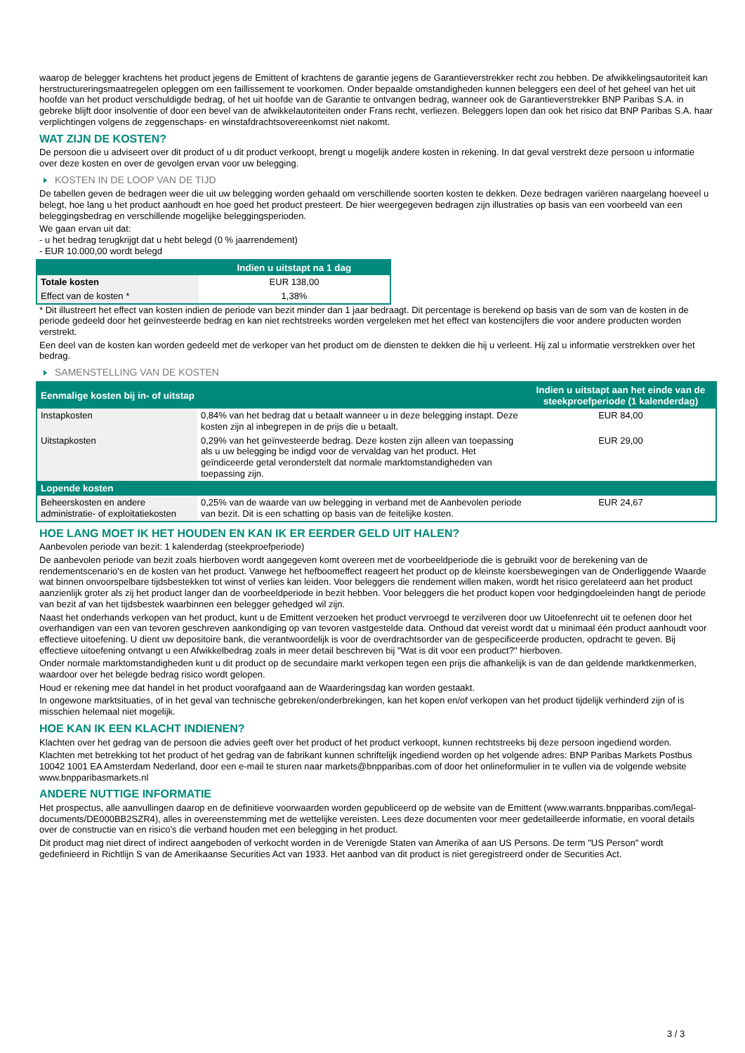waarop de belegger krachtens het product jegens de Emittent of krachtens de garantie jegens de Garantieverstrekker recht zou hebben. De afwikkelingsautoriteit kan herstructureringsmaatregelen opleggen om een faillissement te voorkomen. Onder bepaalde omstandigheden kunnen beleggers een deel of het geheel van het uit hoofde van het product verschuldigde bedrag, of het uit hoofde van de Garantie te ontvangen bedrag, wanneer ook de Garantieverstrekker BNP Paribas S.A. in gebreke blijft door insolventie of door een bevel van de afwikkelautoriteiten onder Frans recht, verliezen. Beleggers lopen dan ook het risico dat BNP Paribas S.A. haar verplichtingen volgens de zeggenschaps- en winstafdrachtsovereenkomst niet nakomt.
WAT ZIJN DE KOSTEN?
De persoon die u adviseert over dit product of u dit product verkoopt, brengt u mogelijk andere kosten in rekening. In dat geval verstrekt deze persoon u informatie over deze kosten en over de gevolgen ervan voor uw belegging.
KOSTEN IN DE LOOP VAN DE TIJD
De tabellen geven de bedragen weer die uit uw belegging worden gehaald om verschillende soorten kosten te dekken. Deze bedragen variëren naargelang hoeveel u belegt, hoe lang u het product aanhoudt en hoe goed het product presteert. De hier weergegeven bedragen zijn illustraties op basis van een voorbeeld van een beleggingsbedrag en verschillende mogelijke beleggingsperioden.
We gaan ervan uit dat:
- u het bedrag terugkrijgt dat u hebt belegd (0 % jaarrendement)
- EUR 10.000,00 wordt belegd
| | Indien u uitstapt na 1 dag |
| --- | --- |
| Totale kosten | EUR 138,00 |
| Effect van de kosten * | 1,38% |
* Dit illustreert het effect van kosten indien de periode van bezit minder dan 1 jaar bedraagt. Dit percentage is berekend op basis van de som van de kosten in de periode gedeeld door het geïnvesteerde bedrag en kan niet rechtstreeks worden vergeleken met het effect van kostencijfers die voor andere producten worden verstrekt.
Een deel van de kosten kan worden gedeeld met de verkoper van het product om de diensten te dekken die hij u verleent. Hij zal u informatie verstrekken over het bedrag.
SAMENSTELLING VAN DE KOSTEN
| Eenmalige kosten bij in- of uitstap | | Indien u uitstapt aan het einde van de steekproefperiode (1 kalenderdag) |
| --- | --- | --- |
| Instapkosten | 0,84% van het bedrag dat u betaalt wanneer u in deze belegging instapt. Deze kosten zijn al inbegrepen in de prijs die u betaalt. | EUR 84,00 |
| Uitstapkosten | 0,29% van het geïnvesteerde bedrag. Deze kosten zijn alleen van toepassing als u uw belegging be indigd voor de vervaldag van het product. Het geïndiceerde getal veronderstelt dat normale marktomstandigheden van toepassing zijn. | EUR 29,00 |
| Lopende kosten | | |
| Beheerskosten en andere administratie- of exploitatiekosten | 0,25% van de waarde van uw belegging in verband met de Aanbevolen periode van bezit. Dit is een schatting op basis van de feitelijke kosten. | EUR 24,67 |
HOE LANG MOET IK HET HOUDEN EN KAN IK ER EERDER GELD UIT HALEN?
Aanbevolen periode van bezit: 1 kalenderdag (steekproefperiode)
De aanbevolen periode van bezit zoals hierboven wordt aangegeven komt overeen met de voorbeeldperiode die is gebruikt voor de berekening van de rendementscenario's en de kosten van het product. Vanwege het hefboomeffect reageert het product op de kleinste koersbewegingen van de Onderliggende Waarde wat binnen onvoorspelbare tijdsbestekken tot winst of verlies kan leiden. Voor beleggers die rendement willen maken, wordt het risico gerelateerd aan het product aanzienlijk groter als zij het product langer dan de voorbeeldperiode in bezit hebben. Voor beleggers die het product kopen voor hedgingdoeleinden hangt de periode van bezit af van het tijdsbestek waarbinnen een belegger gehedged wil zijn.
Naast het onderhands verkopen van het product, kunt u de Emittent verzoeken het product vervroegd te verzilveren door uw Uitoefenrecht uit te oefenen door het overhandigen van een van tevoren geschreven aankondiging op van tevoren vastgestelde data. Onthoud dat vereist wordt dat u minimaal één product aanhoudt voor effectieve uitoefening. U dient uw depositoire bank, die verantwoordelijk is voor de overdrachtsorder van de gespecificeerde producten, opdracht te geven. Bij effectieve uitoefening ontvangt u een Afwikkelbedrag zoals in meer detail beschreven bij "Wat is dit voor een product?" hierboven.
Onder normale marktomstandigheden kunt u dit product op de secundaire markt verkopen tegen een prijs die afhankelijk is van de dan geldende marktkenmerken, waardoor over het belegde bedrag risico wordt gelopen.
Houd er rekening mee dat handel in het product voorafgaand aan de Waarderingsdag kan worden gestaakt.
In ongewone marktsituaties, of in het geval van technische gebreken/onderbrekingen, kan het kopen en/of verkopen van het product tijdelijk verhinderd zijn of is misschien helemaal niet mogelijk.
HOE KAN IK EEN KLACHT INDIENEN?
Klachten over het gedrag van de persoon die advies geeft over het product of het product verkoopt, kunnen rechtstreeks bij deze persoon ingediend worden.
Klachten met betrekking tot het product of het gedrag van de fabrikant kunnen schriftelijk ingediend worden op het volgende adres: BNP Paribas Markets Postbus 10042 1001 EA Amsterdam Nederland, door een e-mail te sturen naar markets@bnpparibas.com of door het onlineformulier in te vullen via de volgende website www.bnpparibasmarkets.nl
ANDERE NUTTIGE INFORMATIE
Het prospectus, alle aanvullingen daarop en de definitieve voorwaarden worden gepubliceerd op de website van de Emittent (www.warrants.bnpparibas.com/legal-documents/DE000BB2SZR4), alles in overeenstemming met de wettelijke vereisten. Lees deze documenten voor meer gedetailleerde informatie, en vooral details over de constructie van en risico’s die verband houden met een belegging in het product.
Dit product mag niet direct of indirect aangeboden of verkocht worden in de Verenigde Staten van Amerika of aan US Persons. De term "US Person" wordt gedefinieerd in Richtlijn S van de Amerikaanse Securities Act van 1933. Het aanbod van dit product is niet geregistreerd onder de Securities Act.
3 / 3